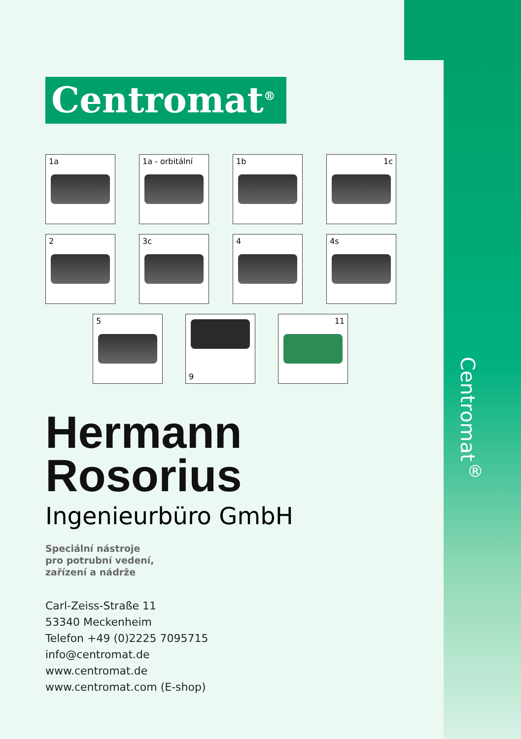Centromat<sup>®</sup>
Centromat<sup>®</sup>
1a 1a - orbitální 1b 1c
2 3c 4 4s
5
9
11
Hermann
Rosorius
Ingenieurbüro GmbH
Speciální nástroje
pro potrubní vedení,
zařízení a nádrže
Carl-Zeiss-Straße 11
53340 Meckenheim
Telefon +49 (0)2225 7095715
info@centromat.de
www.centromat.de
www.centromat.com (E-shop)